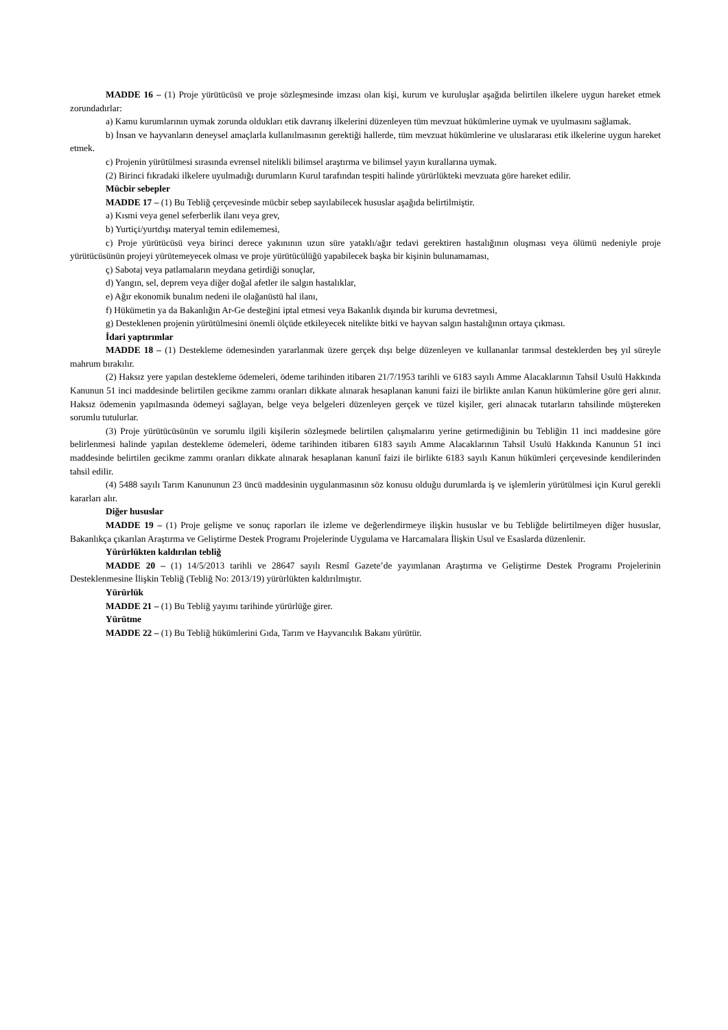MADDE 16 – (1) Proje yürütücüsü ve proje sözleşmesinde imzası olan kişi, kurum ve kuruluşlar aşağıda belirtilen ilkelere uygun hareket etmek zorundadırlar:
a) Kamu kurumlarının uymak zorunda oldukları etik davranış ilkelerini düzenleyen tüm mevzuat hükümlerine uymak ve uyulmasını sağlamak.
b) İnsan ve hayvanların deneysel amaçlarla kullanılmasının gerektiği hallerde, tüm mevzuat hükümlerine ve uluslararası etik ilkelerine uygun hareket etmek.
c) Projenin yürütülmesi sırasında evrensel nitelikli bilimsel araştırma ve bilimsel yayın kurallarına uymak.
(2) Birinci fıkradaki ilkelere uyulmadığı durumların Kurul tarafından tespiti halinde yürürlükteki mevzuata göre hareket edilir.
Mücbir sebepler
MADDE 17 – (1) Bu Tebliğ çerçevesinde mücbir sebep sayılabilecek hususlar aşağıda belirtilmiştir.
a) Kısmi veya genel seferberlik ilanı veya grev,
b) Yurtiçi/yurtdışı materyal temin edilememesi,
c) Proje yürütücüsü veya birinci derece yakınının uzun süre yataklı/ağır tedavi gerektiren hastalığının oluşması veya ölümü nedeniyle proje yürütücüsünün projeyi yürütemeyecek olması ve proje yürütücülüğü yapabilecek başka bir kişinin bulunamaması,
ç) Sabotaj veya patlamaların meydana getirdiği sonuçlar,
d) Yangın, sel, deprem veya diğer doğal afetler ile salgın hastalıklar,
e) Ağır ekonomik bunalım nedeni ile olağanüstü hal ilanı,
f) Hükümetin ya da Bakanlığın Ar-Ge desteğini iptal etmesi veya Bakanlık dışında bir kuruma devretmesi,
g) Desteklenen projenin yürütülmesini önemli ölçüde etkileyecek nitelikte bitki ve hayvan salgın hastalığının ortaya çıkması.
İdari yaptırımlar
MADDE 18 – (1) Destekleme ödemesinden yararlanmak üzere gerçek dışı belge düzenleyen ve kullananlar tarımsal desteklerden beş yıl süreyle mahrum bırakılır.
(2) Haksız yere yapılan destekleme ödemeleri, ödeme tarihinden itibaren 21/7/1953 tarihli ve 6183 sayılı Amme Alacaklarının Tahsil Usulü Hakkında Kanunun 51 inci maddesinde belirtilen gecikme zammı oranları dikkate alınarak hesaplanan kanuni faizi ile birlikte anılan Kanun hükümlerine göre geri alınır. Haksız ödemenin yapılmasında ödemeyi sağlayan, belge veya belgeleri düzenleyen gerçek ve tüzel kişiler, geri alınacak tutarların tahsilinde müştereken sorumlu tutulurlar.
(3) Proje yürütücüsünün ve sorumlu ilgili kişilerin sözleşmede belirtilen çalışmalarını yerine getirmediğinin bu Tebliğin 11 inci maddesine göre belirlenmesi halinde yapılan destekleme ödemeleri, ödeme tarihinden itibaren 6183 sayılı Amme Alacaklarının Tahsil Usulü Hakkında Kanunun 51 inci maddesinde belirtilen gecikme zammı oranları dikkate alınarak hesaplanan kanunî faizi ile birlikte 6183 sayılı Kanun hükümleri çerçevesinde kendilerinden tahsil edilir.
(4) 5488 sayılı Tarım Kanununun 23 üncü maddesinin uygulanmasının söz konusu olduğu durumlarda iş ve işlemlerin yürütülmesi için Kurul gerekli kararları alır.
Diğer hususlar
MADDE 19 – (1) Proje gelişme ve sonuç raporları ile izleme ve değerlendirmeye ilişkin hususlar ve bu Tebliğde belirtilmeyen diğer hususlar, Bakanlıkça çıkarılan Araştırma ve Geliştirme Destek Programı Projelerinde Uygulama ve Harcamalara İlişkin Usul ve Esaslarda düzenlenir.
Yürürlükten kaldırılan tebliğ
MADDE 20 – (1) 14/5/2013 tarihli ve 28647 sayılı Resmî Gazete’de yayımlanan Araştırma ve Geliştirme Destek Programı Projelerinin Desteklenmesine İlişkin Tebliğ (Tebliğ No: 2013/19) yürürlükten kaldırılmıştır.
Yürürlük
MADDE 21 – (1) Bu Tebliğ yayımı tarihinde yürürlüğe girer.
Yürütme
MADDE 22 – (1) Bu Tebliğ hükümlerini Gıda, Tarım ve Hayvancılık Bakanı yürütür.